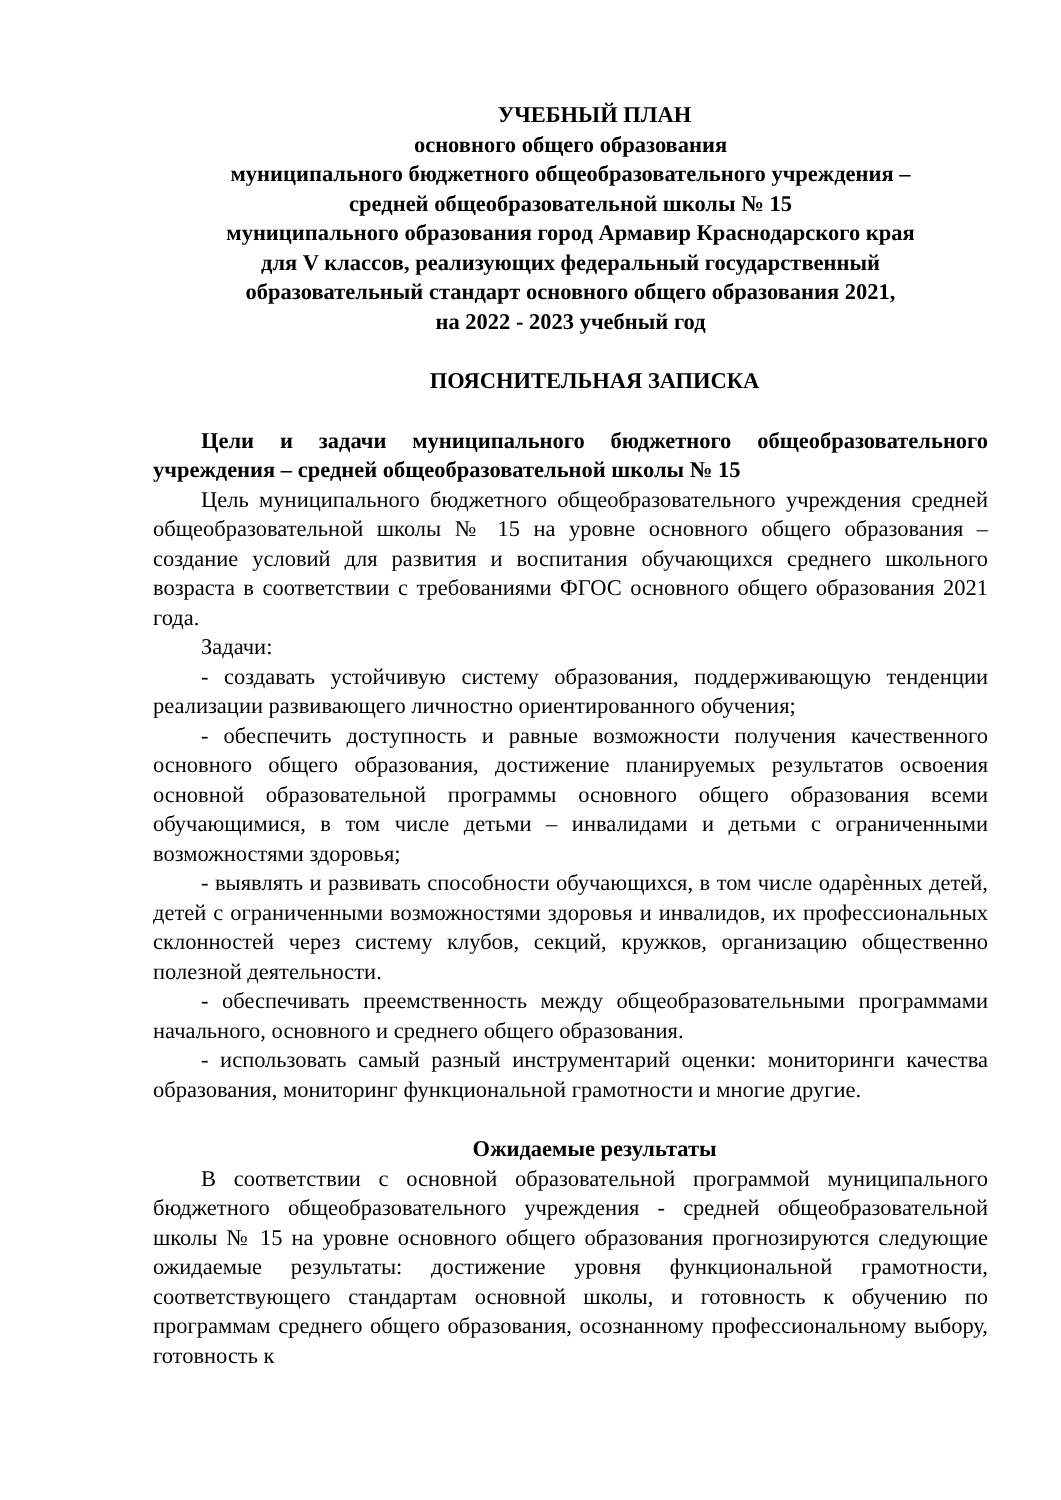УЧЕБНЫЙ ПЛАН
основного общего образования
муниципального бюджетного общеобразовательного учреждения –
средней общеобразовательной школы № 15
муниципального образования город Армавир Краснодарского края
для V классов, реализующих федеральный государственный
образовательный стандарт основного общего образования 2021,
на 2022 - 2023 учебный год
ПОЯСНИТЕЛЬНАЯ ЗАПИСКА
Цели и задачи муниципального бюджетного общеобразовательного учреждения – средней общеобразовательной школы № 15
Цель муниципального бюджетного общеобразовательного учреждения средней общеобразовательной школы № 15 на уровне основного общего образования – создание условий для развития и воспитания обучающихся среднего школьного возраста в соответствии с требованиями ФГОС основного общего образования 2021 года.
Задачи:
- создавать устойчивую систему образования, поддерживающую тенденции реализации развивающего личностно ориентированного обучения;
- обеспечить доступность и равные возможности получения качественного основного общего образования, достижение планируемых результатов освоения основной образовательной программы основного общего образования всеми обучающимися, в том числе детьми – инвалидами и детьми с ограниченными возможностями здоровья;
- выявлять и развивать способности обучающихся, в том числе одарѐнных детей, детей с ограниченными возможностями здоровья и инвалидов, их профессиональных склонностей через систему клубов, секций, кружков, организацию общественно полезной деятельности.
- обеспечивать преемственность между общеобразовательными программами начального, основного и среднего общего образования.
- использовать самый разный инструментарий оценки: мониторинги качества образования, мониторинг функциональной грамотности и многие другие.
Ожидаемые результаты
В соответствии с основной образовательной программой муниципального бюджетного общеобразовательного учреждения - средней общеобразовательной школы № 15 на уровне основного общего образования прогнозируются следующие ожидаемые результаты: достижение уровня функциональной грамотности, соответствующего стандартам основной школы, и готовность к обучению по программам среднего общего образования, осознанному профессиональному выбору, готовность к